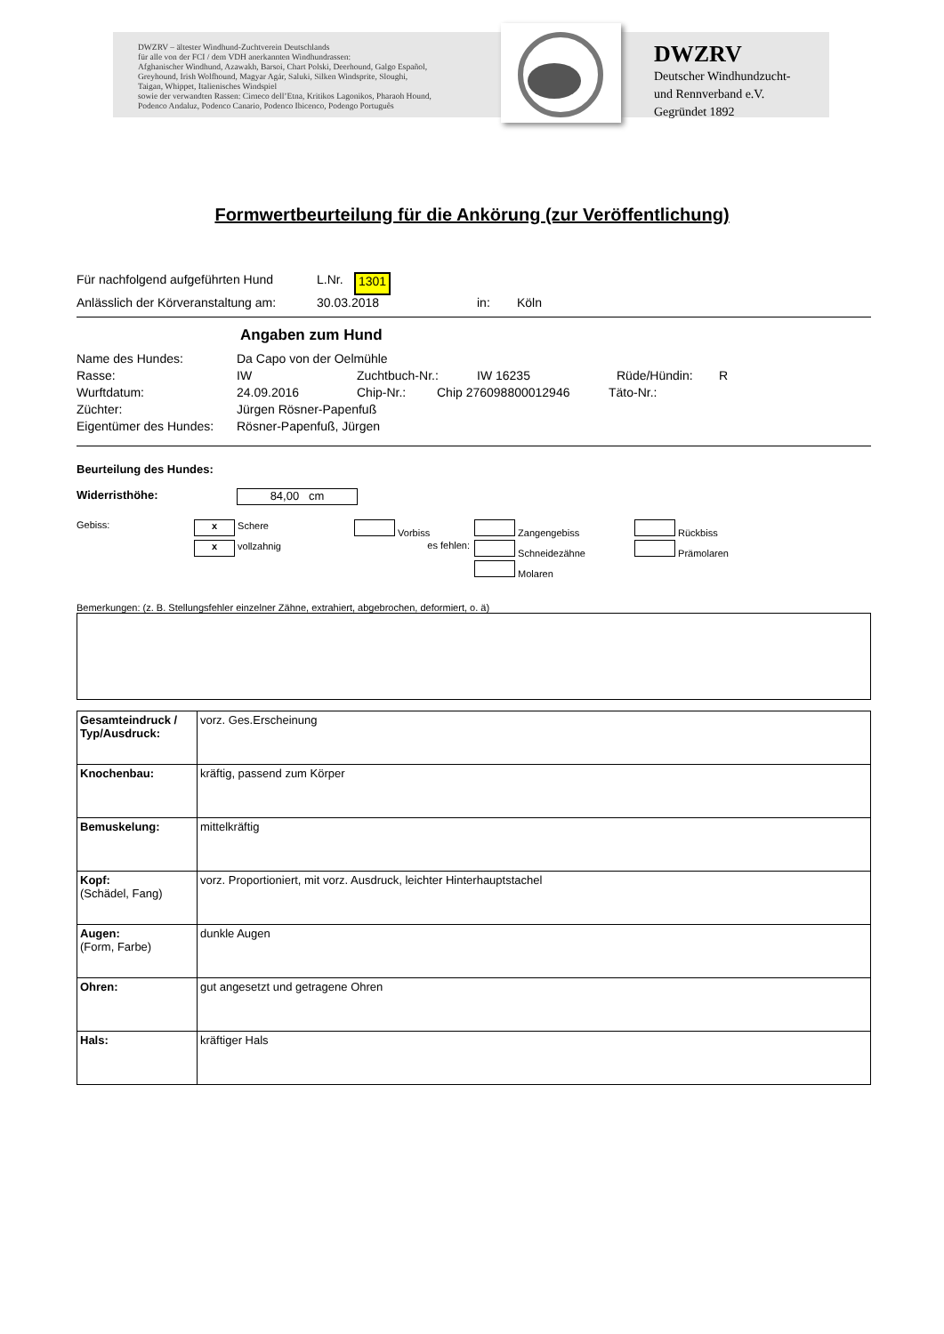DWZRV – ältester Windhund-Zuchtverein Deutschlands
für alle von der FCI / dem VDH anerkannten Windhundrassen:
Afghanischer Windhund, Azawakh, Barsoi, Chart Polski, Deerhound, Galgo Español,
Greyhound, Irish Wolfhound, Magyar Agár, Saluki, Silken Windsprite, Sloughi,
Taigan, Whippet, Italienisches Windspiel
sowie der verwandten Rassen: Cirneco dell’Etna, Kritikos Lagonikos, Pharaoh Hound,
Podenco Andaluz, Podenco Canario, Podenco Ibicenco, Podengo Português
DWZRV
Deutscher Windhundzucht-
und Rennverband e.V.
Gegründet 1892
Formwertbeurteilung für die Ankörung (zur Veröffentlichung)
Für nachfolgend aufgeführten Hund L.Nr. 1301
Anlässlich der Körveranstaltung am: 30.03.2018 in: Köln
Angaben zum Hund
Name des Hundes: Da Capo von der Oelmühle
Rasse: IW Zuchtbuch-Nr.: IW 16235 Rüde/Hündin: R
Wurftdatum: 24.09.2016 Chip-Nr.: Chip 276098800012946 Täto-Nr.:
Züchter: Jürgen Rösner-Papenfuß
Eigentümer des Hundes: Rösner-Papenfuß, Jürgen
Beurteilung des Hundes:
Widerristhöhe: 84,00 cm
Gebiss: x Schere Vorbiss Zangengebiss Rückbiss x vollzahnig es fehlen: Schneidezähne Prämolaren Molaren
Bemerkungen: (z. B. Stellungsfehler einzelner Zähne, extrahiert, abgebrochen, deformiert, o. ä)
| Gesamteindruck / Typ/Ausdruck: | vorz. Ges.Erscheinung |
| Knochenbau: | kräftig, passend zum Körper |
| Bemuskelung: | mittelkräftig |
| Kopf: (Schädel, Fang) | vorz. Proportioniert, mit vorz. Ausdruck, leichter Hinterhauptstachel |
| Augen: (Form, Farbe) | dunkle Augen |
| Ohren: | gut angesetzt und getragene Ohren |
| Hals: | kräftiger Hals |